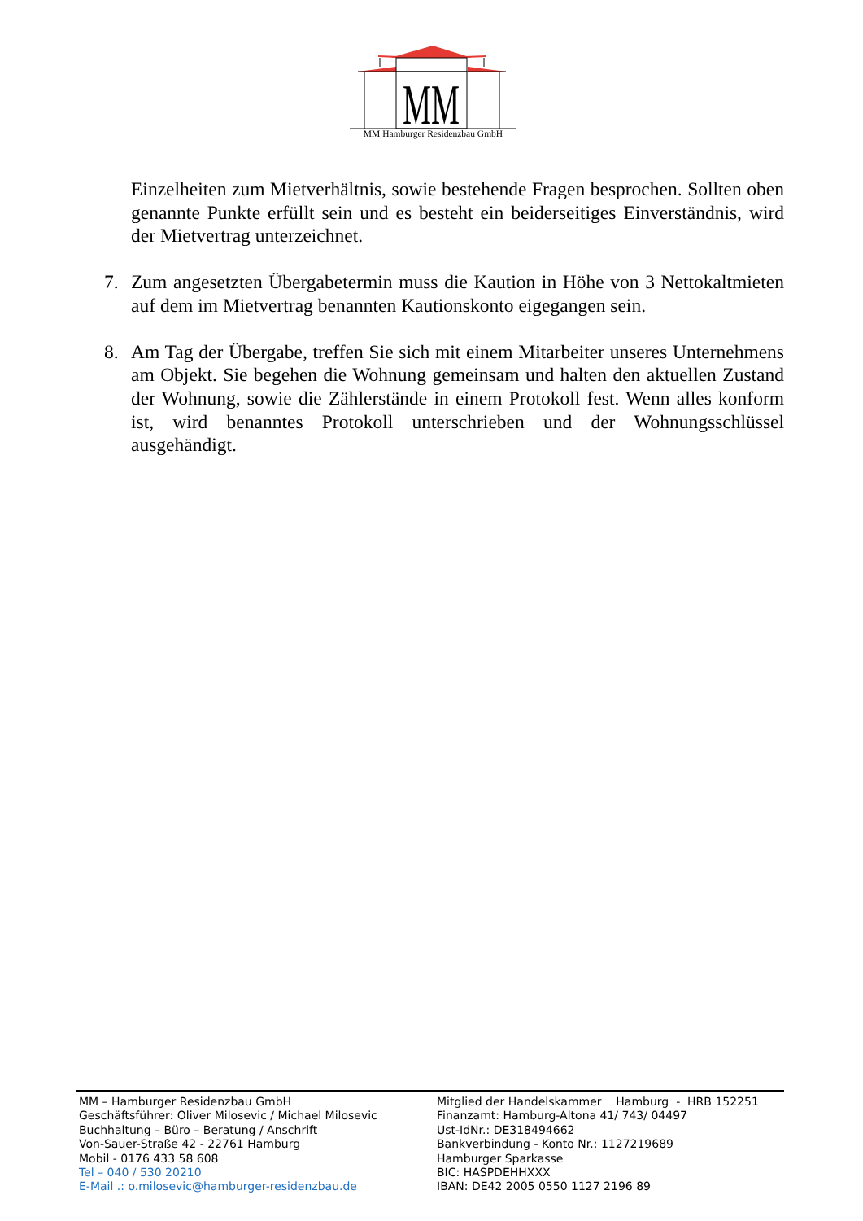MM
MM Hamburger Residenzbau GmbH
Einzelheiten zum Mietverhältnis, sowie bestehende Fragen besprochen. Sollten oben genannte Punkte erfüllt sein und es besteht ein beiderseitiges Einverständnis, wird der Mietvertrag unterzeichnet.
7. Zum angesetzten Übergabetermin muss die Kaution in Höhe von 3 Nettokaltmieten auf dem im Mietvertrag benannten Kautionskonto eigegangen sein.
8. Am Tag der Übergabe, treffen Sie sich mit einem Mitarbeiter unseres Unternehmens am Objekt. Sie begehen die Wohnung gemeinsam und halten den aktuellen Zustand der Wohnung, sowie die Zählerstände in einem Protokoll fest. Wenn alles konform ist, wird benanntes Protokoll unterschrieben und der Wohnungsschlüssel ausgehändigt.
MM – Hamburger Residenzbau GmbH
Geschäftsführer: Oliver Milosevic / Michael Milosevic
Buchhaltung – Büro – Beratung / Anschrift
Von-Sauer-Straße 42 - 22761 Hamburg
Mobil - 0176 433 58 608
Tel – 040 / 530 20210
E-Mail .: o.milosevic@hamburger-residenzbau.de
Mitglied der Handelskammer Hamburg - HRB 152251
Finanzamt: Hamburg-Altona 41/ 743/ 04497
Ust-IdNr.: DE318494662
Bankverbindung - Konto Nr.: 1127219689
Hamburger Sparkasse
BIC: HASPDEHHXXX
IBAN: DE42 2005 0550 1127 2196 89